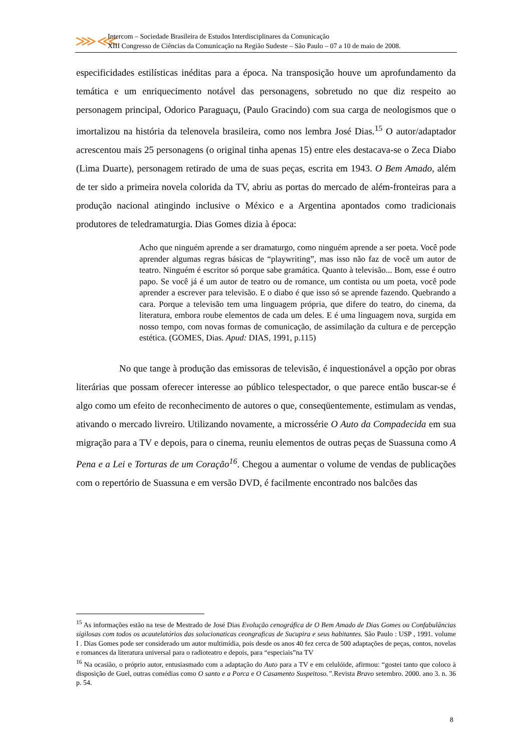⋙⋘
Intercom – Sociedade Brasileira de Estudos Interdisciplinares da Comunicação
XIII Congresso de Ciências da Comunicação na Região Sudeste – São Paulo – 07 a 10 de maio de 2008.
especificidades estilísticas inéditas para a época. Na transposição houve um aprofundamento da temática e um enriquecimento notável das personagens, sobretudo no que diz respeito ao personagem principal, Odorico Paraguaçu, (Paulo Gracindo) com sua carga de neologismos que o imortalizou na história da telenovela brasileira, como nos lembra José Dias.<sup>15</sup> O autor/adaptador acrescentou mais 25 personagens (o original tinha apenas 15) entre eles destacava-se o Zeca Diabo (Lima Duarte), personagem retirado de uma de suas peças, escrita em 1943. O Bem Amado, além de ter sido a primeira novela colorida da TV, abriu as portas do mercado de além-fronteiras para a produção nacional atingindo inclusive o México e a Argentina apontados como tradicionais produtores de teledramaturgia. Dias Gomes dizia à época:
Acho que ninguém aprende a ser dramaturgo, como ninguém aprende a ser poeta. Você pode aprender algumas regras básicas de “playwriting”, mas isso não faz de você um autor de teatro. Ninguém é escritor só porque sabe gramática. Quanto à televisão... Bom, esse é outro papo. Se você já é um autor de teatro ou de romance, um contista ou um poeta, você pode aprender a escrever para televisão. E o diabo é que isso só se aprende fazendo. Quebrando a cara. Porque a televisão tem uma linguagem própria, que difere do teatro, do cinema, da literatura, embora roube elementos de cada um deles. E é uma linguagem nova, surgida em nosso tempo, com novas formas de comunicação, de assimilação da cultura e de percepção estética. (GOMES, Dias. Apud: DIAS, 1991, p.115)
No que tange à produção das emissoras de televisão, é inquestionável a opção por obras literárias que possam oferecer interesse ao público telespectador, o que parece então buscar-se é algo como um efeito de reconhecimento de autores o que, conseqüentemente, estimulam as vendas, ativando o mercado livreiro. Utilizando novamente, a microssérie O Auto da Compadecida em sua migração para a TV e depois, para o cinema, reuniu elementos de outras peças de Suassuna como A Pena e a Lei e Torturas de um Coração<sup>16</sup>. Chegou a aumentar o volume de vendas de publicações com o repertório de Suassuna e em versão DVD, é facilmente encontrado nos balcões das
<sup>15</sup> As informações estão na tese de Mestrado de José Dias Evolução cenográfica de O Bem Amado de Dias Gomes ou Confabulâncias sigilosas com todos os acautelatórios das solucionaticas ceongraficas de Sucupira e seus habitantes. São Paulo : USP , 1991. volume I . Dias Gomes pode ser considerado um autor multimídia, pois desde os anos 40 fez cerca de 500 adaptações de peças, contos, novelas e romances da literatura universal para o radioteatro e depois, para “especiais”na TV
<sup>16</sup> Na ocasião, o próprio autor, entusiasmado com a adaptação do Auto para a TV e em celulóide, afirmou: “gostei tanto que coloco à disposição de Guel, outras comédias como O santo e a Porca e O Casamento Suspeitoso.”. Revista Bravo setembro. 2000. ano 3. n. 36 p. 54.
8